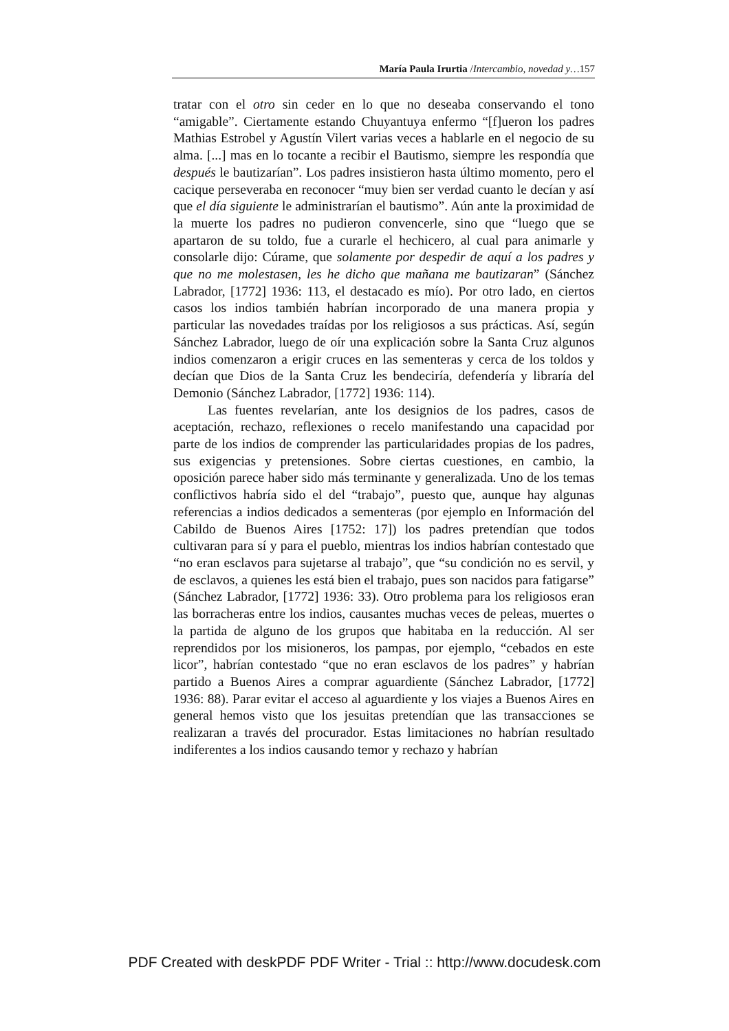María Paula Irurtia /Intercambio, novedad y…157
tratar con el otro sin ceder en lo que no deseaba conservando el tono “amigable”. Ciertamente estando Chuyantuya enfermo “[f]ueron los padres Mathias Estrobel y Agustín Vilert varias veces a hablarle en el negocio de su alma. [...] mas en lo tocante a recibir el Bautismo, siempre les respondía que después le bautizarían”. Los padres insistieron hasta último momento, pero el cacique perseveraba en reconocer “muy bien ser verdad cuanto le decían y así que el día siguiente le administrarían el bautismo”. Aún ante la proximidad de la muerte los padres no pudieron convencerle, sino que “luego que se apartaron de su toldo, fue a curarle el hechicero, al cual para animarle y consolarle dijo: Cúrame, que solamente por despedir de aquí a los padres y que no me molestasen, les he dicho que mañana me bautizaran” (Sánchez Labrador, [1772] 1936: 113, el destacado es mío). Por otro lado, en ciertos casos los indios también habrían incorporado de una manera propia y particular las novedades traídas por los religiosos a sus prácticas. Así, según Sánchez Labrador, luego de oír una explicación sobre la Santa Cruz algunos indios comenzaron a erigir cruces en las sementeras y cerca de los toldos y decían que Dios de la Santa Cruz les bendeciría, defendería y libraría del Demonio (Sánchez Labrador, [1772] 1936: 114).
Las fuentes revelarían, ante los designios de los padres, casos de aceptación, rechazo, reflexiones o recelo manifestando una capacidad por parte de los indios de comprender las particularidades propias de los padres, sus exigencias y pretensiones. Sobre ciertas cuestiones, en cambio, la oposición parece haber sido más terminante y generalizada. Uno de los temas conflictivos habría sido el del “trabajo”, puesto que, aunque hay algunas referencias a indios dedicados a sementeras (por ejemplo en Información del Cabildo de Buenos Aires [1752: 17]) los padres pretendían que todos cultivaran para sí y para el pueblo, mientras los indios habrían contestado que “no eran esclavos para sujetarse al trabajo”, que “su condición no es servil, y de esclavos, a quienes les está bien el trabajo, pues son nacidos para fatigarse” (Sánchez Labrador, [1772] 1936: 33). Otro problema para los religiosos eran las borracheras entre los indios, causantes muchas veces de peleas, muertes o la partida de alguno de los grupos que habitaba en la reducción. Al ser reprendidos por los misioneros, los pampas, por ejemplo, “cebados en este licor”, habrían contestado “que no eran esclavos de los padres” y habrían partido a Buenos Aires a comprar aguardiente (Sánchez Labrador, [1772] 1936: 88). Parar evitar el acceso al aguardiente y los viajes a Buenos Aires en general hemos visto que los jesuitas pretendían que las transacciones se realizaran a través del procurador. Estas limitaciones no habrían resultado indiferentes a los indios causando temor y rechazo y habrían
PDF Created with deskPDF PDF Writer - Trial :: http://www.docudesk.com